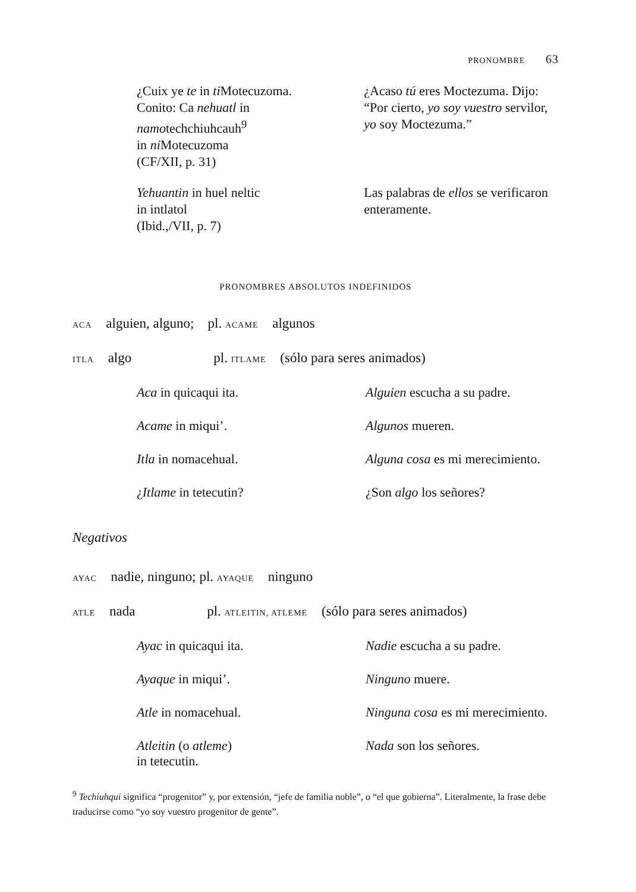PRONOMBRE 63
¿Cuix ye te in ti Motecuzoma.
Conito: Ca nehuatl in
namotechchiuhcauh<sup>9</sup>
in ni Motecuzoma
(CF/XII, p. 31)
¿Acaso tú eres Moctezuma. Dijo: “Por cierto, yo soy vuestro servilor, yo soy Moctezuma.”
Yehuantin in huel neltic
in intlatol
(Ibid.,/VII, p. 7)
Las palabras de ellos se verificaron enteramente.
PRONOMBRES ABSOLUTOS INDEFINIDOS
ACA alguien, alguno; pl. ACAME algunos
ITLA algo pl. ITLAME (sólo para seres animados)
Aca in quicaqui ita. Alguien escucha a su padre.
Acame in miqui’. Algunos mueren.
Itla in nomacehual. Alguna cosa es mi merecimiento.
¿Itlame in tetecutin? ¿Son algo los señores?
Negativos
AYAC nadie, ninguno; pl. AYAQUE ninguno
ATLE nada pl. ATLEITIN, ATLEME (sólo para seres animados)
Ayac in quicaqui ita. Nadie escucha a su padre.
Ayaque in miqui’. Ninguno muere.
Atle in nomacehual. Ninguna cosa es mi merecimiento.
Atleitin (o atleme)
in tetecutin.
Nada son los señores.
<sup>9</sup> Techiuhqui significa “progenitor” y, por extensión, “jefe de familia noble”, o “el que gobierna”. Literalmente, la frase debe traducirse como “yo soy vuestro progenitor de gente”.